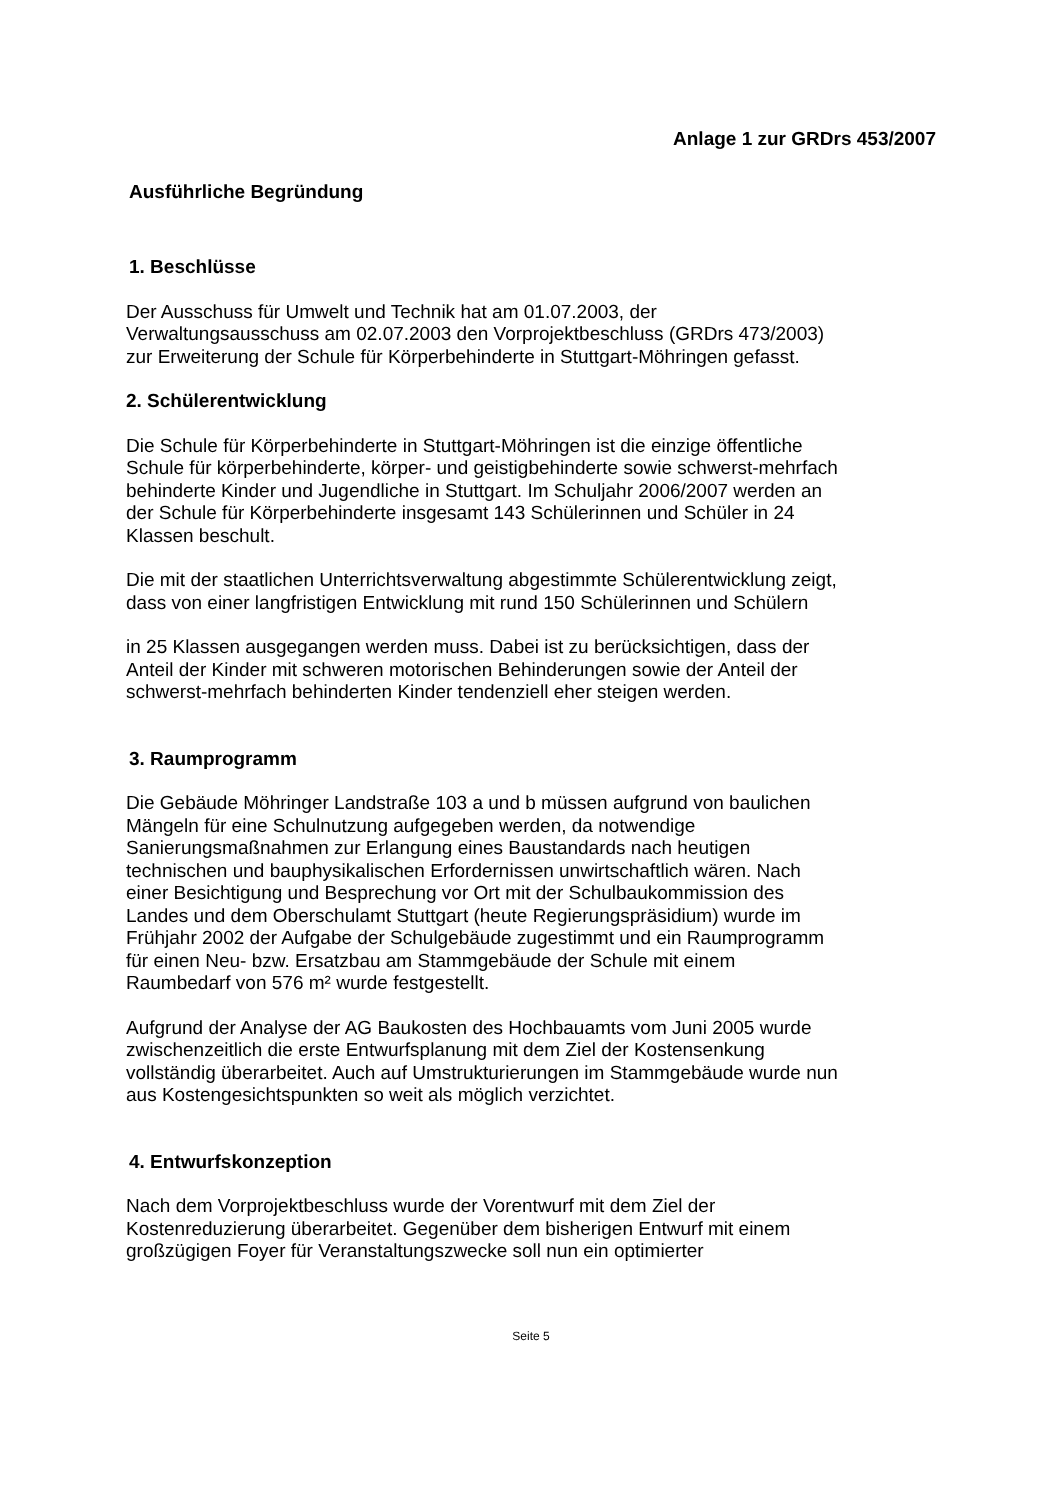Anlage 1 zur GRDrs 453/2007
Ausführliche Begründung
1. Beschlüsse
Der Ausschuss für Umwelt und Technik hat am 01.07.2003, der
Verwaltungsausschuss am 02.07.2003 den Vorprojektbeschluss (GRDrs 473/2003)
zur Erweiterung der Schule für Körperbehinderte in Stuttgart-Möhringen gefasst.
2. Schülerentwicklung
Die Schule für Körperbehinderte in Stuttgart-Möhringen ist die einzige öffentliche
Schule für körperbehinderte, körper- und geistigbehinderte sowie schwerst-mehrfach
behinderte Kinder und Jugendliche in Stuttgart. Im Schuljahr 2006/2007 werden an
der Schule für Körperbehinderte insgesamt 143 Schülerinnen und Schüler in 24
Klassen beschult.
Die mit der staatlichen Unterrichtsverwaltung abgestimmte Schülerentwicklung zeigt,
dass von einer langfristigen Entwicklung mit rund 150 Schülerinnen und Schülern
in 25 Klassen ausgegangen werden muss. Dabei ist zu berücksichtigen, dass der
Anteil der Kinder mit schweren motorischen Behinderungen sowie der Anteil der
schwerst-mehrfach behinderten Kinder tendenziell eher steigen werden.
3. Raumprogramm
Die Gebäude Möhringer Landstraße 103 a und b müssen aufgrund von baulichen
Mängeln für eine Schulnutzung aufgegeben werden, da notwendige
Sanierungsmaßnahmen zur Erlangung eines Baustandards nach heutigen
technischen und bauphysikalischen Erfordernissen unwirtschaftlich wären. Nach
einer Besichtigung und Besprechung vor Ort mit der Schulbaukommission des
Landes und dem Oberschulamt Stuttgart (heute Regierungspräsidium) wurde im
Frühjahr 2002 der Aufgabe der Schulgebäude zugestimmt und ein Raumprogramm
für einen Neu- bzw. Ersatzbau am Stammgebäude der Schule mit einem
Raumbedarf von 576 m² wurde festgestellt.
Aufgrund der Analyse der AG Baukosten des Hochbauamts vom Juni 2005 wurde
zwischenzeitlich die erste Entwurfsplanung mit dem Ziel der Kostensenkung
vollständig überarbeitet. Auch auf Umstrukturierungen im Stammgebäude wurde nun
aus Kostengesichtspunkten so weit als möglich verzichtet.
4. Entwurfskonzeption
Nach dem Vorprojektbeschluss wurde der Vorentwurf mit dem Ziel der
Kostenreduzierung überarbeitet. Gegenüber dem bisherigen Entwurf mit einem
großzügigen Foyer für Veranstaltungszwecke soll nun ein optimierter
Seite 5